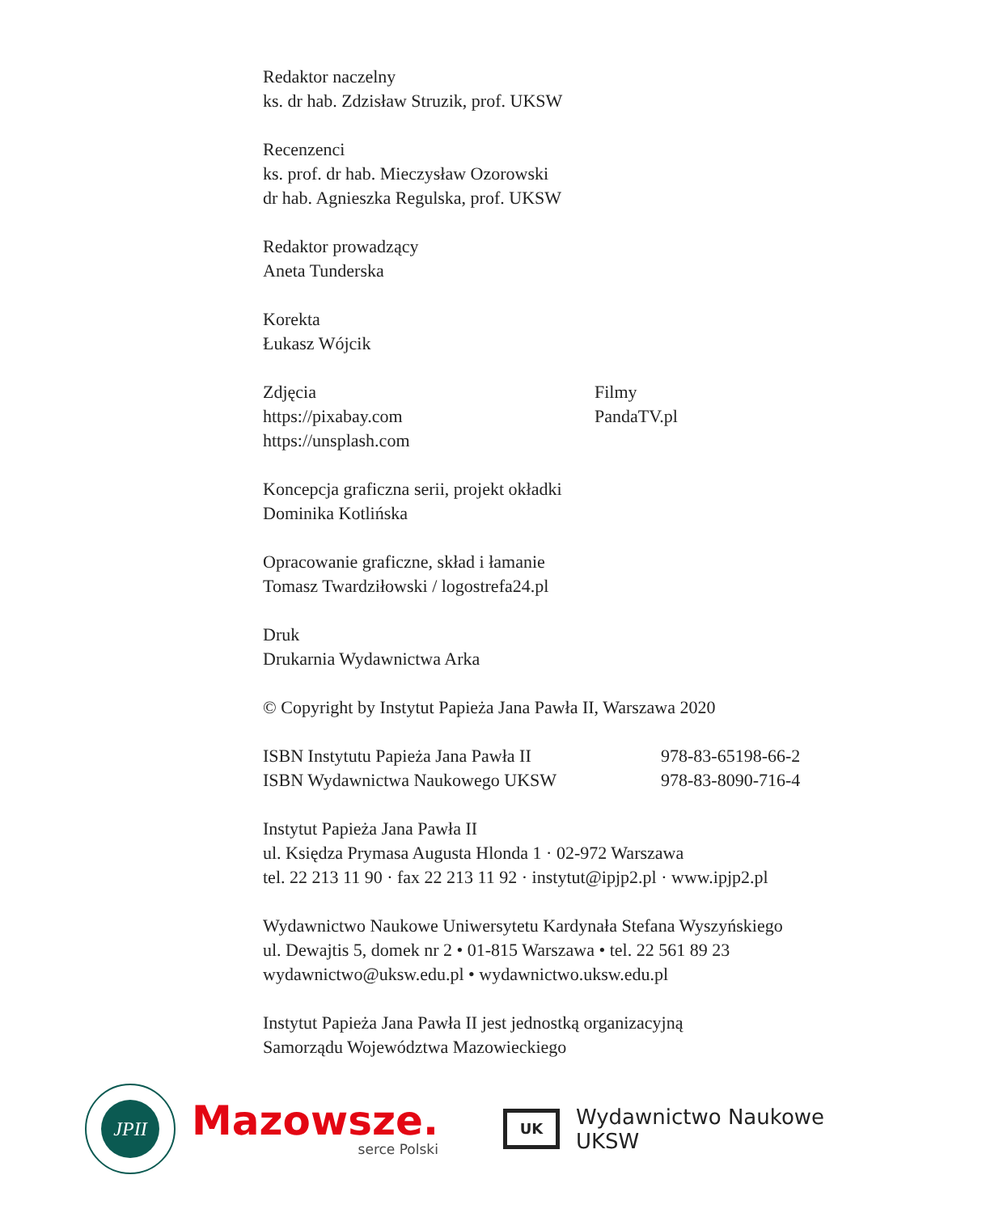Redaktor naczelny
ks. dr hab. Zdzisław Struzik, prof. UKSW
Recenzenci
ks. prof. dr hab. Mieczysław Ozorowski
dr hab. Agnieszka Regulska, prof. UKSW
Redaktor prowadzący
Aneta Tunderska
Korekta
Łukasz Wójcik
Zdjęcia
https://pixabay.com
https://unsplash.com
Filmy
PandaTV.pl
Koncepcja graficzna serii, projekt okładki
Dominika Kotlińska
Opracowanie graficzne, skład i łamanie
Tomasz Twardziłowski / logostrefa24.pl
Druk
Drukarnia Wydawnictwa Arka
© Copyright by Instytut Papieża Jana Pawła II, Warszawa 2020
ISBN Instytutu Papieża Jana Pawła II
ISBN Wydawnictwa Naukowego UKSW
978-83-65198-66-2
978-83-8090-716-4
Instytut Papieża Jana Pawła II
ul. Księdza Prymasa Augusta Hlonda 1 · 02-972 Warszawa
tel. 22 213 11 90 · fax 22 213 11 92 · instytut@ipjp2.pl · www.ipjp2.pl
Wydawnictwo Naukowe Uniwersytetu Kardynała Stefana Wyszyńskiego
ul. Dewajtis 5, domek nr 2 • 01-815 Warszawa • tel. 22 561 89 23
wydawnictwo@uksw.edu.pl • wydawnictwo.uksw.edu.pl
Instytut Papieża Jana Pawła II jest jednostką organizacyjną
Samorządu Województwa Mazowieckiego
JPII
Mazowsze.
serce Polski
UK
Wydawnictwo Naukowe
UKSW